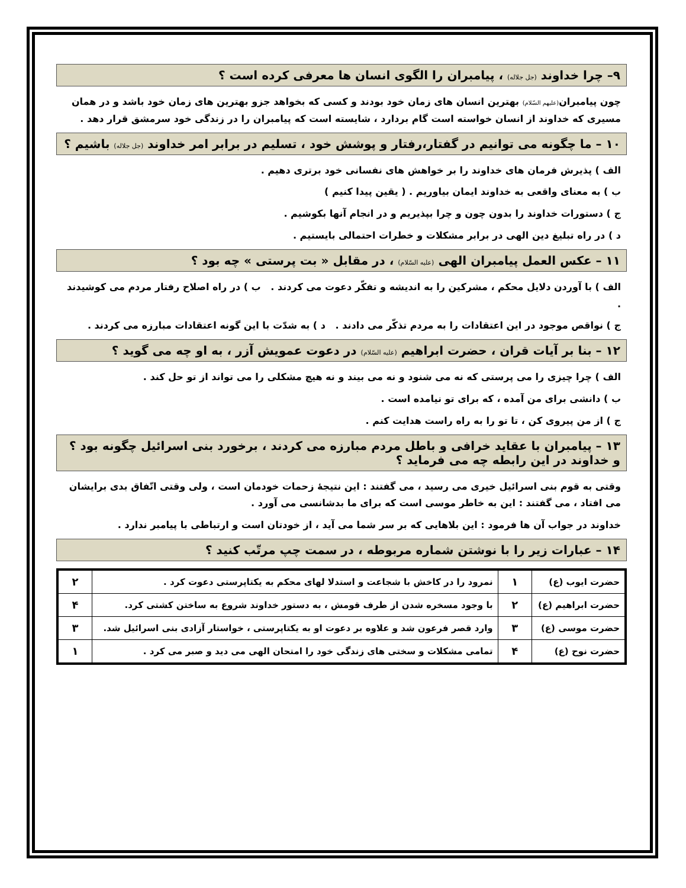۹– چرا خداوند (جل جلاله) ، پیامبران را الگوی انسان ها معرفی کرده است ؟
چون پیامبران(علیهم السّلام) بهترین انسان های زمان خود بودند و کسی که بخواهد جزو بهترین های زمان خود باشد و در همان مسیری که خداوند از انسان خواسته است گام بردارد ، شایسته است که پیامبران را در زندگی خود سرمشق قرار دهد .
۱۰ – ما چگونه می توانیم در گفتار،رفتار و پوشش خود ، تسلیم در برابر امر خداوند (جل جلاله) باشیم ؟
الف ) پذیرش فرمان های خداوند را بر خواهش های نفسانی خود برتری دهیم .
ب ) به معنای واقعی به خداوند ایمان بیاوریم . ( یقین پیدا کنیم )
ج ) دستورات خداوند را بدون چون و چرا بپذیریم و در انجام آنها بکوشیم .
د ) در راه تبلیغ دین الهی در برابر مشکلات و خطرات احتمالی بایستیم .
۱۱ – عکس العمل پیامبران الهی (علیه السّلام) ، در مقابل « بت پرستی » چه بود ؟
الف ) با آوردن دلایل محکم ، مشرکین را به اندیشه و تفکّر دعوت می کردند . ب ) در راه اصلاح رفتار مردم می کوشیدند .
ج ) نواقص موجود در این اعتقادات را به مردم تذکّر می دادند . د ) به شدّت با این گونه اعتقادات مبارزه می کردند .
۱۲ – بنا بر آیات قران ، حضرت ابراهیم (علیه السّلام) در دعوت عمویش آزر ، به او چه می گوید ؟
الف ) چرا چیزی را می پرستی که نه می شنود و نه می بیند و نه هیچ مشکلی را می تواند از تو حل کند .
ب ) دانشی برای من آمده ، که برای تو نیامده است .
ج ) از من پیروی کن ، تا تو را به راه راست هدایت کنم .
۱۳ – پیامبران با عقاید خرافی و باطل مردم مبارزه می کردند ، برخورد بنی اسرائیل چگونه بود ؟
و خداوند در این رابطه چه می فرماید ؟
وقتی به قوم بنی اسرائیل خیری می رسید ، می گفتند : این نتیجهٔ زحمات خودمان است ، ولی وقتی اتّفاق بدی برایشان می افتاد ، می گفتند : این به خاطر موسی است که برای ما بدشانسی می آورد .
خداوند در جواب آن ها فرمود : این بلاهایی که بر سر شما می آید ، از خودتان است و ارتباطی با پیامبر ندارد .
۱۴ – عبارات زیر را با نوشتن شماره مربوطه ، در سمت چپ مرتّب کنید ؟
| حضرت ایوب (ع) | ۱ | نمرود را در کاخش با شجاعت و استدلا لهای محکم به یکتاپرستی دعوت کرد . | ۲ |
| حضرت ابراهیم (ع) | ۲ | با وجود مسخره شدن از طرف قومش ، به دستور خداوند شروع به ساختن کشتی کرد. | ۴ |
| حضرت موسی (ع) | ۳ | وارد قصر فرعون شد و علاوه بر دعوت او به یکتاپرستی ، خواستار آزادی بنی اسرائیل شد. | ۳ |
| حضرت نوح (ع) | ۴ | تمامی مشکلات و سختی های زندگی خود را امتحان الهی می دید و صبر می کرد . | ۱ |